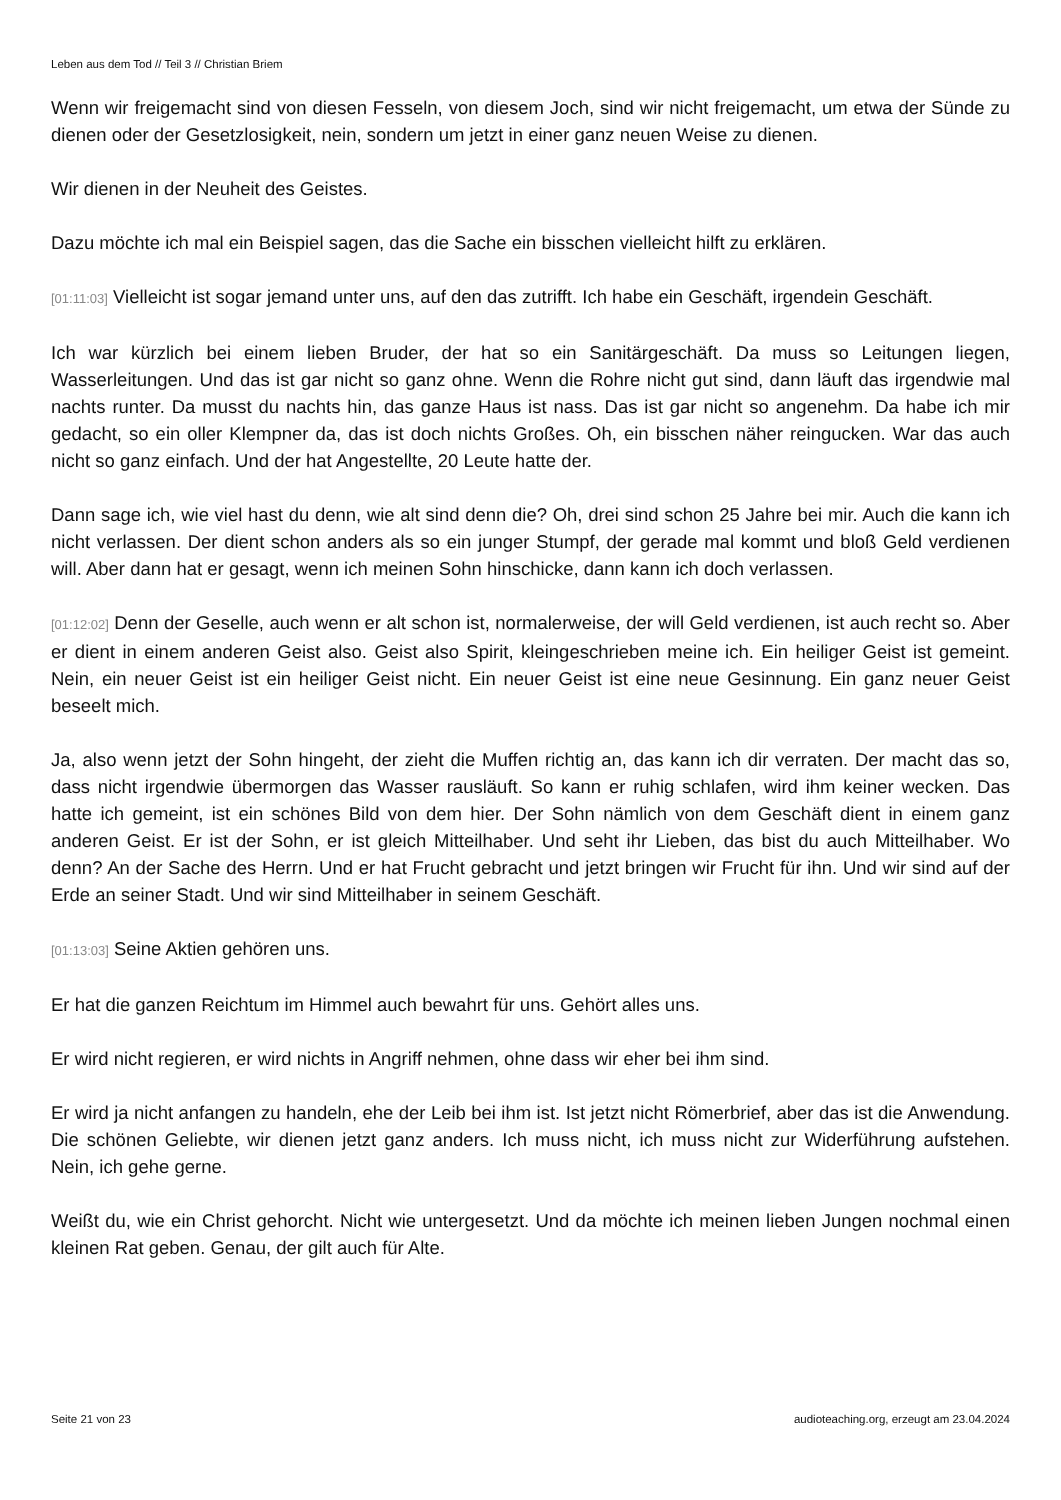Leben aus dem Tod // Teil 3 // Christian Briem
Wenn wir freigemacht sind von diesen Fesseln, von diesem Joch, sind wir nicht freigemacht, um etwa der Sünde zu dienen oder der Gesetzlosigkeit, nein, sondern um jetzt in einer ganz neuen Weise zu dienen.
Wir dienen in der Neuheit des Geistes.
Dazu möchte ich mal ein Beispiel sagen, das die Sache ein bisschen vielleicht hilft zu erklären.
[01:11:03] Vielleicht ist sogar jemand unter uns, auf den das zutrifft. Ich habe ein Geschäft, irgendein Geschäft.
Ich war kürzlich bei einem lieben Bruder, der hat so ein Sanitärgeschäft. Da muss so Leitungen liegen, Wasserleitungen. Und das ist gar nicht so ganz ohne. Wenn die Rohre nicht gut sind, dann läuft das irgendwie mal nachts runter. Da musst du nachts hin, das ganze Haus ist nass. Das ist gar nicht so angenehm. Da habe ich mir gedacht, so ein oller Klempner da, das ist doch nichts Großes. Oh, ein bisschen näher reingucken. War das auch nicht so ganz einfach. Und der hat Angestellte, 20 Leute hatte der.
Dann sage ich, wie viel hast du denn, wie alt sind denn die? Oh, drei sind schon 25 Jahre bei mir. Auch die kann ich nicht verlassen. Der dient schon anders als so ein junger Stumpf, der gerade mal kommt und bloß Geld verdienen will. Aber dann hat er gesagt, wenn ich meinen Sohn hinschicke, dann kann ich doch verlassen.
[01:12:02] Denn der Geselle, auch wenn er alt schon ist, normalerweise, der will Geld verdienen, ist auch recht so. Aber er dient in einem anderen Geist also. Geist also Spirit, kleingeschrieben meine ich. Ein heiliger Geist ist gemeint. Nein, ein neuer Geist ist ein heiliger Geist nicht. Ein neuer Geist ist eine neue Gesinnung. Ein ganz neuer Geist beseelt mich.
Ja, also wenn jetzt der Sohn hingeht, der zieht die Muffen richtig an, das kann ich dir verraten. Der macht das so, dass nicht irgendwie übermorgen das Wasser rausläuft. So kann er ruhig schlafen, wird ihm keiner wecken. Das hatte ich gemeint, ist ein schönes Bild von dem hier. Der Sohn nämlich von dem Geschäft dient in einem ganz anderen Geist. Er ist der Sohn, er ist gleich Mitteilhaber. Und seht ihr Lieben, das bist du auch Mitteilhaber. Wo denn? An der Sache des Herrn. Und er hat Frucht gebracht und jetzt bringen wir Frucht für ihn. Und wir sind auf der Erde an seiner Stadt. Und wir sind Mitteilhaber in seinem Geschäft.
[01:13:03] Seine Aktien gehören uns.
Er hat die ganzen Reichtum im Himmel auch bewahrt für uns. Gehört alles uns.
Er wird nicht regieren, er wird nichts in Angriff nehmen, ohne dass wir eher bei ihm sind.
Er wird ja nicht anfangen zu handeln, ehe der Leib bei ihm ist. Ist jetzt nicht Römerbrief, aber das ist die Anwendung. Die schönen Geliebte, wir dienen jetzt ganz anders. Ich muss nicht, ich muss nicht zur Widerführung aufstehen. Nein, ich gehe gerne.
Weißt du, wie ein Christ gehorcht. Nicht wie untergesetzt. Und da möchte ich meinen lieben Jungen nochmal einen kleinen Rat geben. Genau, der gilt auch für Alte.
Seite 21 von 23 audioteaching.org, erzeugt am 23.04.2024